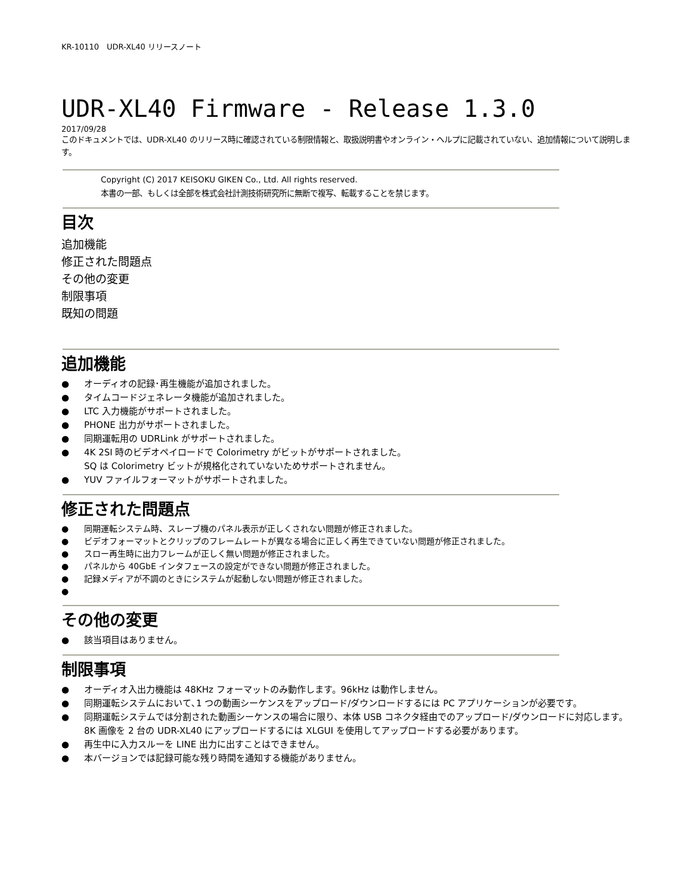KR-10110　UDR-XL40 リリースノート
UDR-XL40 Firmware - Release 1.3.0
2017/09/28
このドキュメントでは、UDR-XL40 のリリース時に確認されている制限情報と、取扱説明書やオンライン・ヘルプに記載されていない、追加情報について説明します。
Copyright (C) 2017 KEISOKU GIKEN Co., Ltd. All rights reserved.
本書の一部、もしくは全部を株式会社計測技術研究所に無断で複写、転載することを禁じます。
目次
追加機能
修正された問題点
その他の変更
制限事項
既知の問題
追加機能
● オーディオの記録･再生機能が追加されました。
● タイムコードジェネレータ機能が追加されました。
● LTC 入力機能がサポートされました。
● PHONE 出力がサポートされました。
● 同期運転用の UDRLink がサポートされました。
● 4K 2SI 時のビデオペイロードで Colorimetry がビットがサポートされました。
SQ は Colorimetry ビットが規格化されていないためサポートされません。
● YUV ファイルフォーマットがサポートされました。
修正された問題点
● 同期運転システム時、スレーブ機のパネル表示が正しくされない問題が修正されました。
● ビデオフォーマットとクリップのフレームレートが異なる場合に正しく再生できていない問題が修正されました。
● スロー再生時に出力フレームが正しく無い問題が修正されました。
● パネルから 40GbE インタフェースの設定ができない問題が修正されました。
● 記録メディアが不調のときにシステムが起動しない問題が修正されました。
●
その他の変更
● 該当項目はありません。
制限事項
● オーディオ入出力機能は 48KHz フォーマットのみ動作します。96kHz は動作しません。
● 同期運転システムにおいて､1 つの動画シーケンスをアップロード/ダウンロードするには PC アプリケーションが必要です。
● 同期運転システムでは分割された動画シーケンスの場合に限り、本体 USB コネクタ経由でのアップロード/ダウンロードに対応します。
8K 画像を 2 台の UDR-XL40 にアップロードするには XLGUI を使用してアップロードする必要があります。
● 再生中に入力スルーを LINE 出力に出すことはできません。
● 本バージョンでは記録可能な残り時間を通知する機能がありません。